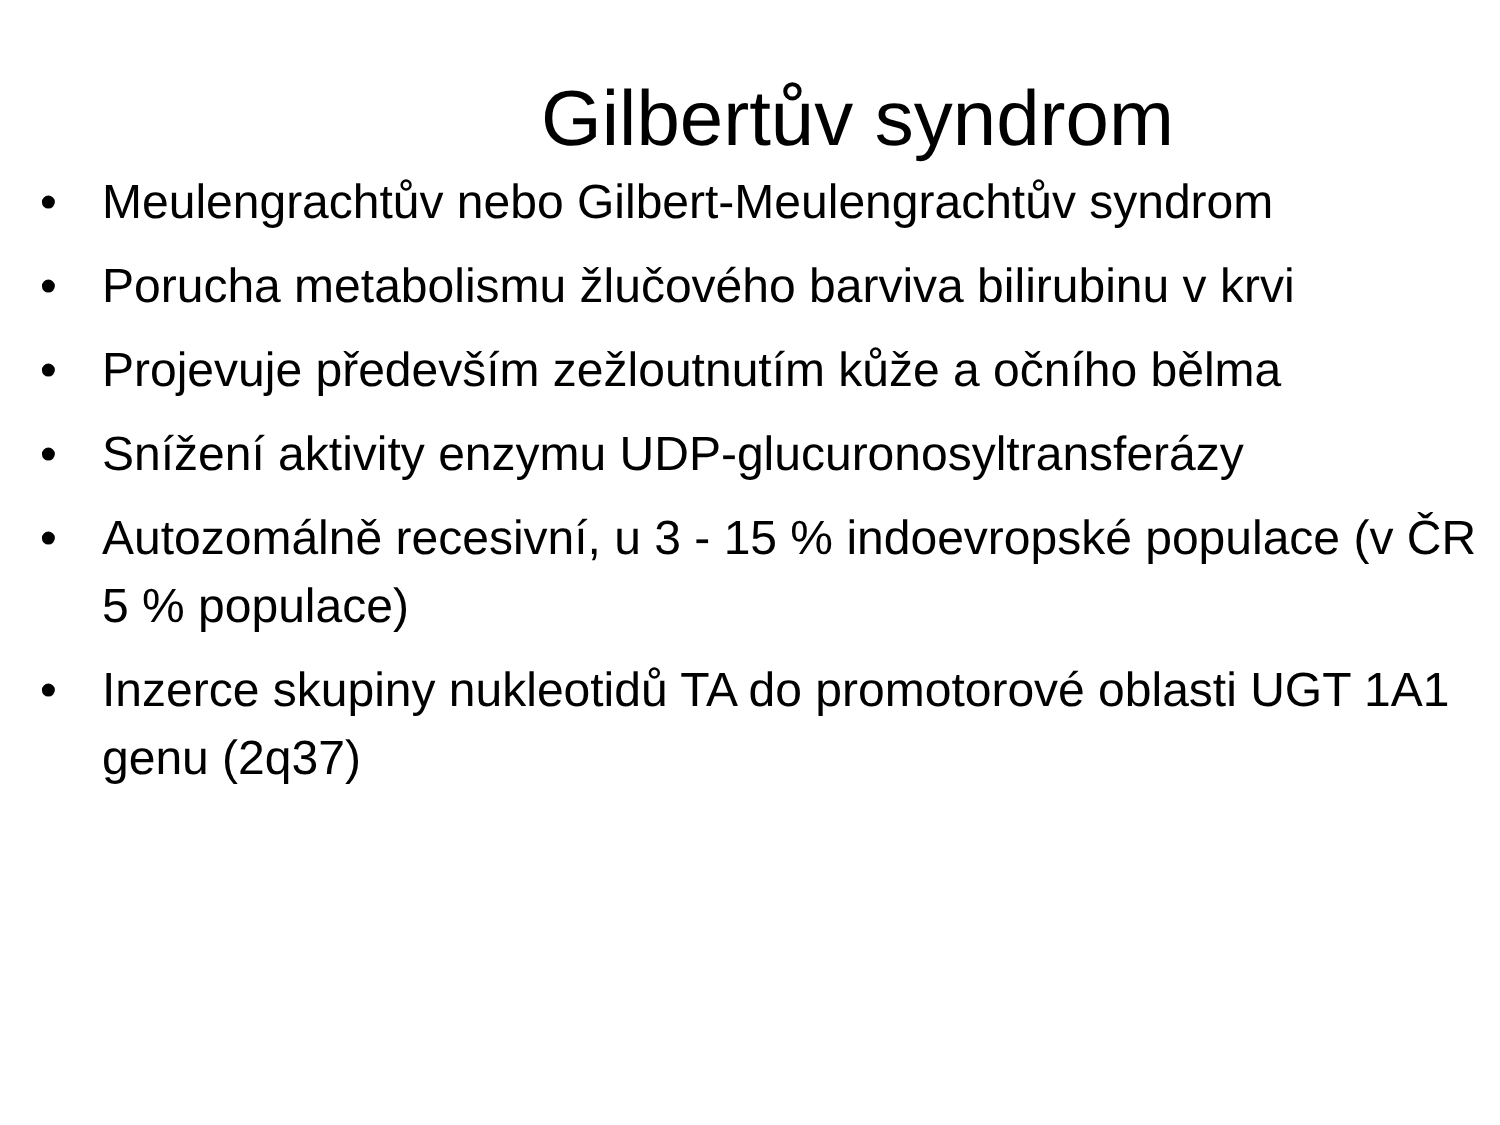Gilbertův syndrom
• Meulengrachtův nebo Gilbert-Meulengrachtův syndrom
• Porucha metabolismu žlučového barviva bilirubinu v krvi
• Projevuje především zežloutnutím kůže a očního bělma
• Snížení aktivity enzymu UDP-glucuronosyltransferázy
• Autozomálně recesivní, u 3 - 15 % indoevropské populace (v ČR 5 % populace)
• Inzerce skupiny nukleotidů TA do promotorové oblasti UGT 1A1 genu (2q37)